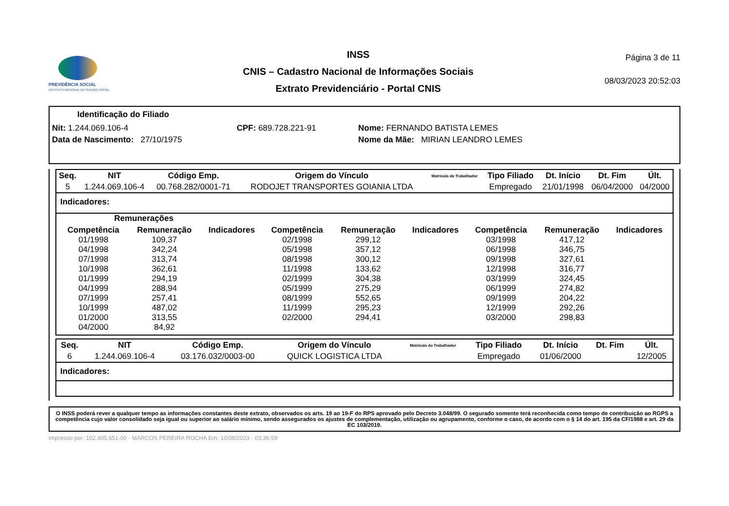PREVIDÊNCIA SOCIAL
INSTITUTO NACIONAL DO SEGURO SOCIAL
INSS
CNIS – Cadastro Nacional de Informações Sociais
Extrato Previdenciário - Portal CNIS
Página 3 de 11
08/03/2023 20:52:03
Identificação do Filiado
Nit: 1.244.069.106-4 CPF: 689.728.221-91 Nome: FERNANDO BATISTA LEMES
Data de Nascimento: 27/10/1975 Nome da Mãe: MIRIAN LEANDRO LEMES
| Seq. | NIT | Código Emp. | Origem do Vínculo | Matrícula do Trabalhador | Tipo Filiado | Dt. Início | Dt. Fim | Últ. |
| --- | --- | --- | --- | --- | --- | --- | --- | --- |
| 5 | 1.244.069.106-4 | 00.768.282/0001-71 | RODOJET TRANSPORTES GOIANIA LTDA | | Empregado | 21/01/1998 | 06/04/2000 | 04/2000 |
Indicadores:
Remunerações
| Competência | Remuneração | Indicadores | Competência | Remuneração | Indicadores | Competência | Remuneração | Indicadores |
| --- | --- | --- | --- | --- | --- | --- | --- | --- |
| 01/1998 | 109,37 | | 02/1998 | 299,12 | | 03/1998 | 417,12 | |
| 04/1998 | 342,24 | | 05/1998 | 357,12 | | 06/1998 | 346,75 | |
| 07/1998 | 313,74 | | 08/1998 | 300,12 | | 09/1998 | 327,61 | |
| 10/1998 | 362,61 | | 11/1998 | 133,62 | | 12/1998 | 316,77 | |
| 01/1999 | 294,19 | | 02/1999 | 304,38 | | 03/1999 | 324,45 | |
| 04/1999 | 288,94 | | 05/1999 | 275,29 | | 06/1999 | 274,82 | |
| 07/1999 | 257,41 | | 08/1999 | 552,65 | | 09/1999 | 204,22 | |
| 10/1999 | 487,02 | | 11/1999 | 295,23 | | 12/1999 | 292,26 | |
| 01/2000 | 313,55 | | 02/2000 | 294,41 | | 03/2000 | 298,83 | |
| 04/2000 | 84,92 | | | | | | | |
| Seq. | NIT | Código Emp. | Origem do Vínculo | Matrícula do Trabalhador | Tipo Filiado | Dt. Início | Dt. Fim | Últ. |
| --- | --- | --- | --- | --- | --- | --- | --- | --- |
| 6 | 1.244.069.106-4 | 03.176.032/0003-00 | QUICK LOGISTICA LTDA | | Empregado | 01/06/2000 | | 12/2005 |
Indicadores:
O INSS poderá rever a qualquer tempo as informações constantes deste extrato, observados os arts. 19 ao 19-F do RPS aprovado pelo Decreto 3.048/99. O segurado somente terá reconhecida como tempo de contribuição ao RGPS a competência cujo valor consolidado seja igual ou superior ao salário mínimo, sendo assegurados os ajustes de complementação, utilização ou agrupamento, conforme o caso, de acordo com o § 14 do art. 195 da CF/1988 e art. 29 da EC 103/2019.
Impresso por: 102.405.651-00 - MARCOS PEREIRA ROCHA Em: 10/08/2023 - 03:36:59